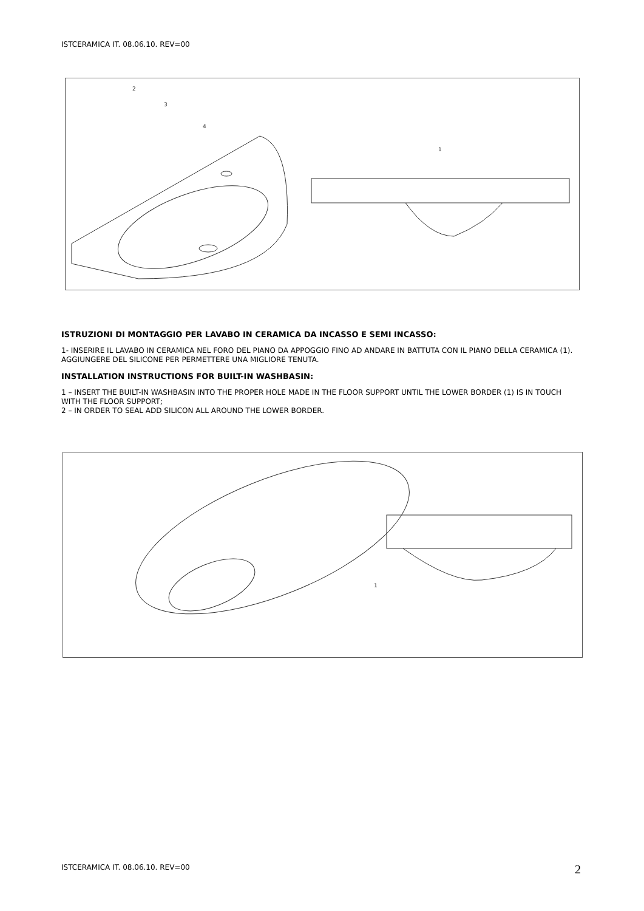ISTCERAMICA IT. 08.06.10. REV=00
2
3
4
1
ISTRUZIONI DI MONTAGGIO PER LAVABO IN CERAMICA DA INCASSO E SEMI INCASSO:
1- INSERIRE IL LAVABO IN CERAMICA NEL FORO DEL PIANO DA APPOGGIO FINO AD ANDARE IN BATTUTA CON IL PIANO DELLA CERAMICA (1). AGGIUNGERE DEL SILICONE PER PERMETTERE UNA MIGLIORE TENUTA.
INSTALLATION INSTRUCTIONS FOR BUILT-IN WASHBASIN:
1 – INSERT THE BUILT-IN WASHBASIN INTO THE PROPER HOLE MADE IN THE FLOOR SUPPORT UNTIL THE LOWER BORDER (1) IS IN TOUCH WITH THE FLOOR SUPPORT;
2 – IN ORDER TO SEAL ADD SILICON ALL AROUND THE LOWER BORDER.
1
ISTCERAMICA IT. 08.06.10. REV=00
2